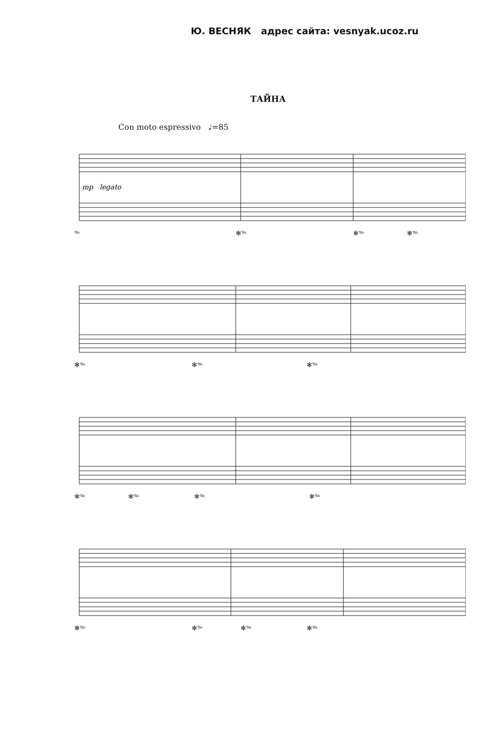Ю. ВЕСНЯК адрес сайта: vesnyak.ucoz.ru
ТАЙНА
Con moto espressivo ♩=85
mp legato
𝆮 ✻𝆮 ✻𝆮 ✻𝆮
✻𝆮 ✻𝆮 ✻𝆮
✻𝆮 ✻𝆮 ✻𝆮 ✻𝆮
✻𝆮 ✻𝆮 ✻𝆮 ✻𝆮